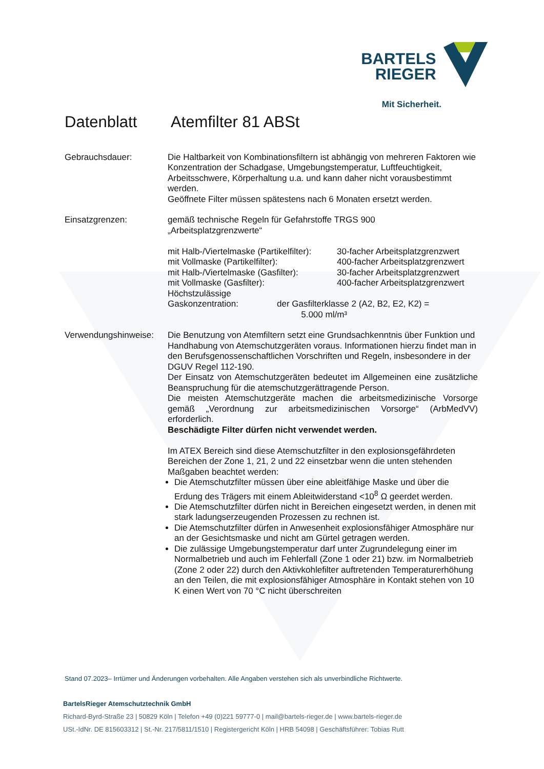BARTELS
RIEGER
Mit Sicherheit.
Datenblatt Atemfilter 81 ABSt
Gebrauchsdauer: Die Haltbarkeit von Kombinationsfiltern ist abhängig von mehreren Faktoren wie Konzentration der Schadgase, Umgebungstemperatur, Luftfeuchtigkeit, Arbeitsschwere, Körperhaltung u.a. und kann daher nicht vorausbestimmt werden.
Geöffnete Filter müssen spätestens nach 6 Monaten ersetzt werden.
Einsatzgrenzen: gemäß technische Regeln für Gefahrstoffe TRGS 900
„Arbeitsplatzgrenzwerte“
mit Halb-/Viertelmaske (Partikelfilter): 30-facher Arbeitsplatzgrenzwert
mit Vollmaske (Partikelfilter): 400-facher Arbeitsplatzgrenzwert
mit Halb-/Viertelmaske (Gasfilter): 30-facher Arbeitsplatzgrenzwert
mit Vollmaske (Gasfilter): 400-facher Arbeitsplatzgrenzwert
Höchstzulässige
Gaskonzentration: der Gasfilterklasse 2 (A2, B2, E2, K2) =
5.000 ml/m³
Verwendungshinweise:
Die Benutzung von Atemfiltern setzt eine Grundsachkenntnis über Funktion und Handhabung von Atemschutzgeräten voraus. Informationen hierzu findet man in den Berufsgenossenschaftlichen Vorschriften und Regeln, insbesondere in der DGUV Regel 112-190.
Der Einsatz von Atemschutzgeräten bedeutet im Allgemeinen eine zusätzliche Beanspruchung für die atemschutzgerättragende Person.
Die meisten Atemschutzgeräte machen die arbeitsmedizinische Vorsorge gemäß „Verordnung zur arbeitsmedizinischen Vorsorge“ (ArbMedVV) erforderlich.
Beschädigte Filter dürfen nicht verwendet werden.
Im ATEX Bereich sind diese Atemschutzfilter in den explosionsgefährdeten Bereichen der Zone 1, 21, 2 und 22 einsetzbar wenn die unten stehenden Maßgaben beachtet werden:
Die Atemschutzfilter müssen über eine ableitfähige Maske und über die Erdung des Trägers mit einem Ableitwiderstand <10<sup>8</sup> Ω geerdet werden.
Die Atemschutzfilter dürfen nicht in Bereichen eingesetzt werden, in denen mit stark ladungserzeugenden Prozessen zu rechnen ist.
Die Atemschutzfilter dürfen in Anwesenheit explosionsfähiger Atmosphäre nur an der Gesichtsmaske und nicht am Gürtel getragen werden.
Die zulässige Umgebungstemperatur darf unter Zugrundelegung einer im Normalbetrieb und auch im Fehlerfall (Zone 1 oder 21) bzw. im Normalbetrieb (Zone 2 oder 22) durch den Aktivkohlefilter auftretenden Temperaturerhöhung an den Teilen, die mit explosionsfähiger Atmosphäre in Kontakt stehen von 10 K einen Wert von 70 °C nicht überschreiten
Stand 07.2023– Irrtümer und Änderungen vorbehalten. Alle Angaben verstehen sich als unverbindliche Richtwerte.
BartelsRieger Atemschutztechnik GmbH
Richard-Byrd-Straße 23 | 50829 Köln | Telefon +49 (0)221 59777-0 | mail@bartels-rieger.de | www.bartels-rieger.de
USt.-IdNr. DE 815603312 | St.-Nr. 217/5811/1510 | Registergericht Köln | HRB 54098 | Geschäftsführer: Tobias Rutt